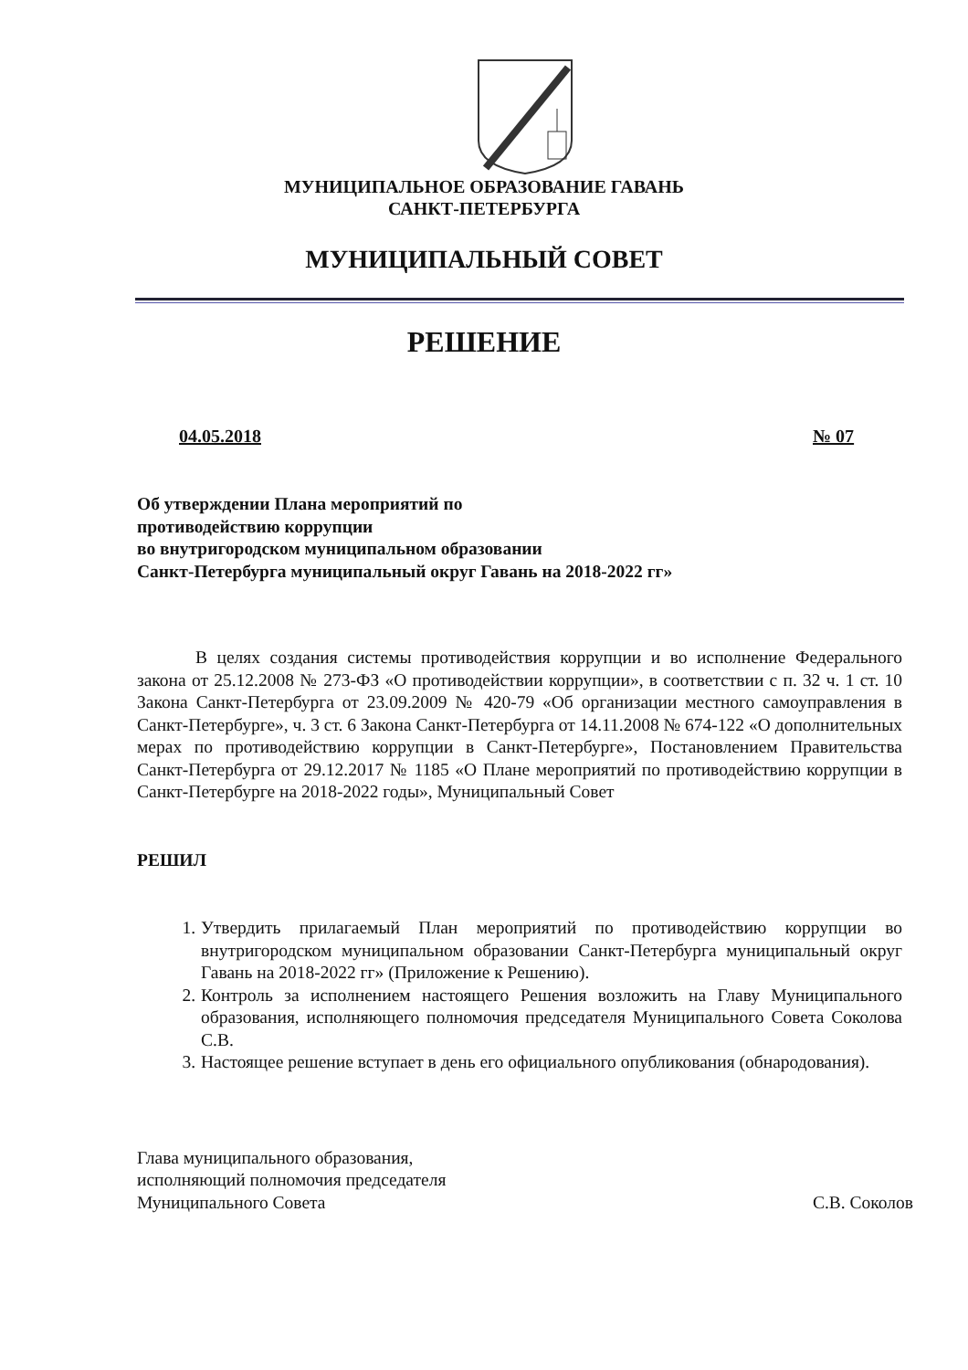МУНИЦИПАЛЬНОЕ ОБРАЗОВАНИЕ ГАВАНЬ
САНКТ-ПЕТЕРБУРГА
МУНИЦИПАЛЬНЫЙ СОВЕТ
РЕШЕНИЕ
04.05.2018 № 07
Об утверждении Плана мероприятий по
противодействию коррупции
во внутригородском муниципальном образовании
Санкт-Петербурга муниципальный округ Гавань на 2018-2022 гг»
В целях создания системы противодействия коррупции и во исполнение Федерального закона от 25.12.2008 № 273-ФЗ «О противодействии коррупции», в соответствии с п. 32 ч. 1 ст. 10 Закона Санкт-Петербурга от 23.09.2009 № 420-79 «Об организации местного самоуправления в Санкт-Петербурге», ч. 3 ст. 6 Закона Санкт-Петербурга от 14.11.2008 № 674-122 «О дополнительных мерах по противодействию коррупции в Санкт-Петербурге», Постановлением Правительства Санкт-Петербурга от 29.12.2017 № 1185 «О Плане мероприятий по противодействию коррупции в Санкт-Петербурге на 2018-2022 годы», Муниципальный Совет
РЕШИЛ
1. Утвердить прилагаемый План мероприятий по противодействию коррупции во внутригородском муниципальном образовании Санкт-Петербурга муниципальный округ Гавань на 2018-2022 гг» (Приложение к Решению).
2. Контроль за исполнением настоящего Решения возложить на Главу Муниципального образования, исполняющего полномочия председателя Муниципального Совета Соколова С.В.
3. Настоящее решение вступает в день его официального опубликования (обнародования).
Глава муниципального образования,
исполняющий полномочия председателя
Муниципального Совета
С.В. Соколов